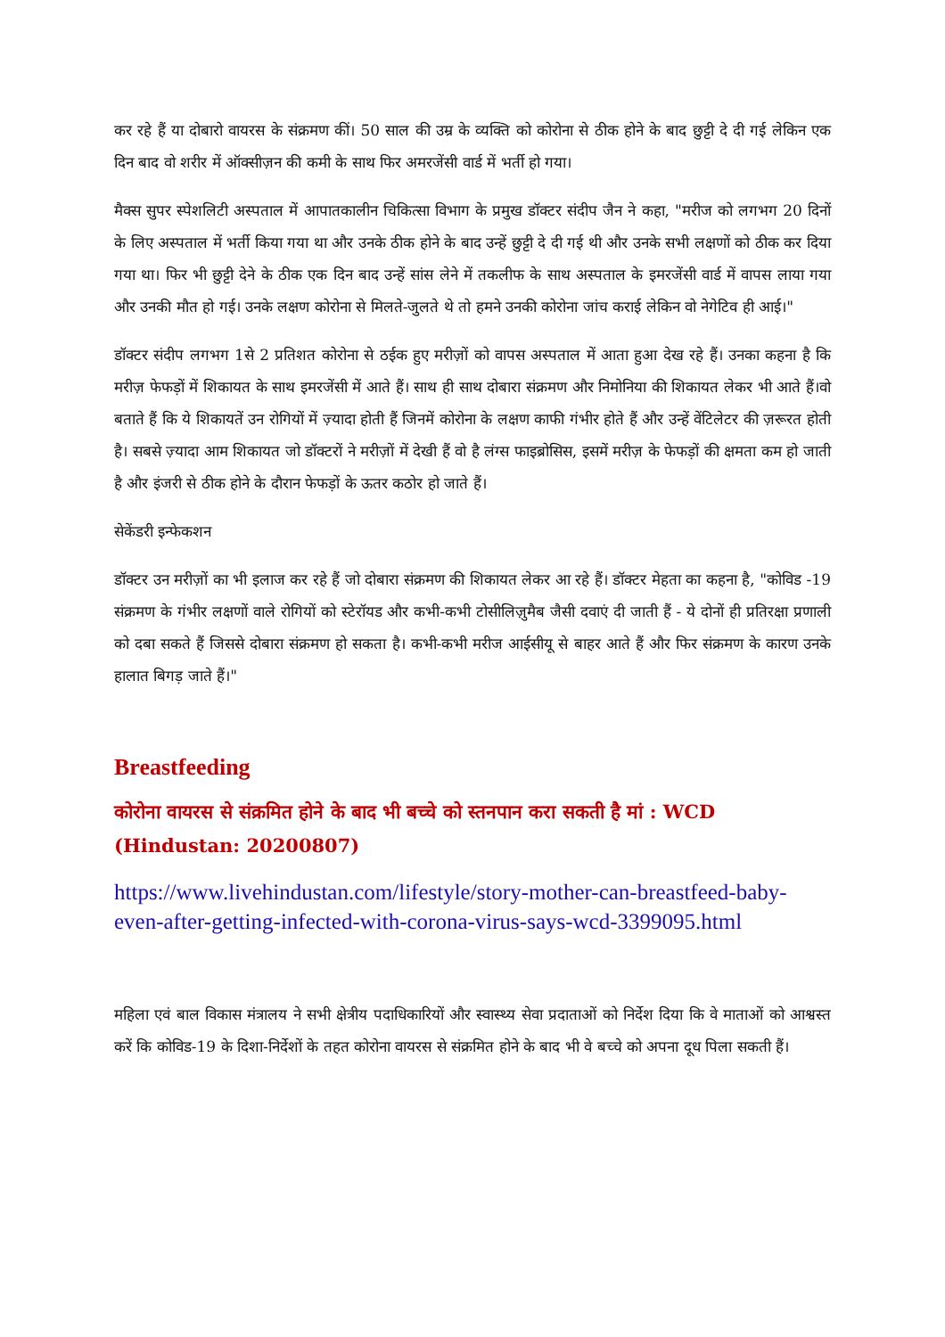कर रहे हैं या दोबारो वायरस के संक्रमण कीं। 50 साल की उम्र के व्यक्ति को कोरोना से ठीक होने के बाद छुट्टी दे दी गई लेकिन एक दिन बाद वो शरीर में ऑक्सीज़न की कमी के साथ फिर अमरजेंसी वार्ड में भर्ती हो गया।
मैक्स सुपर स्पेशलिटी अस्पताल में आपातकालीन चिकित्सा विभाग के प्रमुख डॉक्टर संदीप जैन ने कहा, "मरीज को लगभग 20 दिनों के लिए अस्पताल में भर्ती किया गया था और उनके ठीक होने के बाद उन्हें छुट्टी दे दी गई थी और उनके सभी लक्षणों को ठीक कर दिया गया था। फिर भी छुट्टी देने के ठीक एक दिन बाद उन्हें सांस लेने में तकलीफ के साथ अस्पताल के इमरजेंसी वार्ड में वापस लाया गया और उनकी मौत हो गई। उनके लक्षण कोरोना से मिलते-जुलते थे तो हमने उनकी कोरोना जांच कराई लेकिन वो नेगेटिव ही आई।"
डॉक्टर संदीप लगभग 1से 2 प्रतिशत कोरोना से ठईक हुए मरीज़ों को वापस अस्पताल में आता हुआ देख रहे हैं। उनका कहना है कि मरीज़ फेफड़ों में शिकायत के साथ इमरजेंसी में आते हैं। साथ ही साथ दोबारा संक्रमण और निमोनिया की शिकायत लेकर भी आते हैं।वो बताते हैं कि ये शिकायतें उन रोगियों में ज़्यादा होती हैं जिनमें कोरोना के लक्षण काफी गंभीर होते हैं और उन्हें वेंटिलेटर की ज़रूरत होती है। सबसे ज़्यादा आम शिकायत जो डॉक्टरों ने मरीज़ों में देखी हैं वो है लंग्स फाइब्रोसिस, इसमें मरीज़ के फेफड़ों की क्षमता कम हो जाती है और इंजरी से ठीक होने के दौरान फेफड़ों के ऊतर कठोर हो जाते हैं।
सेकेंडरी इन्फेकशन
डॉक्टर उन मरीज़ों का भी इलाज कर रहे हैं जो दोबारा संक्रमण की शिकायत लेकर आ रहे हैं। डॉक्टर मेहता का कहना है, "कोविड -19 संक्रमण के गंभीर लक्षणों वाले रोगियों को स्टेरॉयड और कभी-कभी टोसीलिज़ुमैब जैसी दवाएं दी जाती हैं - ये दोनों ही प्रतिरक्षा प्रणाली को दबा सकते हैं जिससे दोबारा संक्रमण हो सकता है। कभी-कभी मरीज आईसीयू से बाहर आते हैं और फिर संक्रमण के कारण उनके हालात बिगड़ जाते हैं।"
Breastfeeding
कोरोना वायरस से संक्रमित होने के बाद भी बच्चे को स्तनपान करा सकती है मां : WCD (Hindustan: 20200807)
https://www.livehindustan.com/lifestyle/story-mother-can-breastfeed-baby-even-after-getting-infected-with-corona-virus-says-wcd-3399095.html
महिला एवं बाल विकास मंत्रालय ने सभी क्षेत्रीय पदाधिकारियों और स्वास्थ्य सेवा प्रदाताओं को निर्देश दिया कि वे माताओं को आश्वस्त करें कि कोविड-19 के दिशा-निर्देशों के तहत कोरोना वायरस से संक्रमित होने के बाद भी वे बच्चे को अपना दूध पिला सकती हैं।